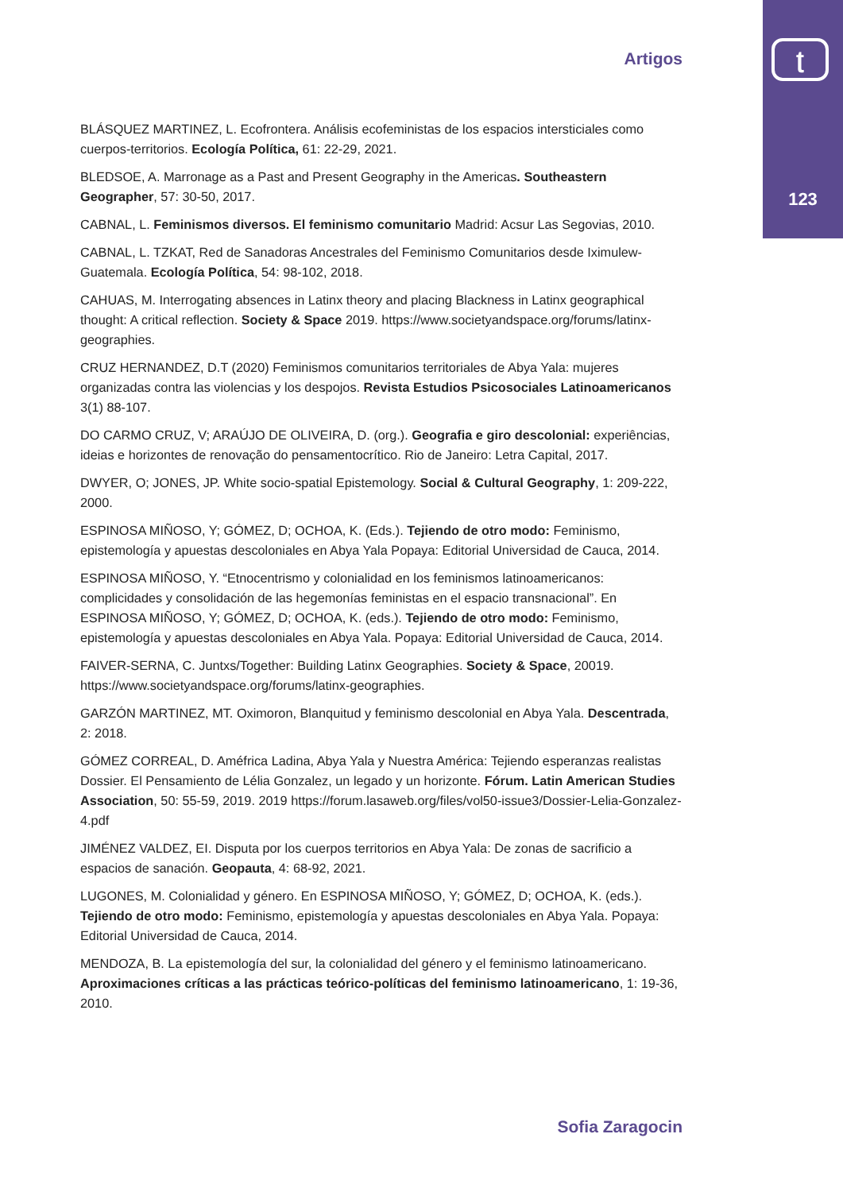ʈ
123
Artigos
BLÁSQUEZ MARTINEZ, L. Ecofrontera. Análisis ecofeministas de los espacios intersticiales como cuerpos-territorios. Ecología Política, 61: 22-29, 2021.
BLEDSOE, A. Marronage as a Past and Present Geography in the Americas. Southeastern Geographer, 57: 30-50, 2017.
CABNAL, L. Feminismos diversos. El feminismo comunitario Madrid: Acsur Las Segovias, 2010.
CABNAL, L. TZKAT, Red de Sanadoras Ancestrales del Feminismo Comunitarios desde Iximulew-Guatemala. Ecología Política, 54: 98-102, 2018.
CAHUAS, M. Interrogating absences in Latinx theory and placing Blackness in Latinx geographical thought: A critical reflection. Society & Space 2019. https://www.societyandspace.org/forums/latinx-geographies.
CRUZ HERNANDEZ, D.T (2020) Feminismos comunitarios territoriales de Abya Yala: mujeres organizadas contra las violencias y los despojos. Revista Estudios Psicosociales Latinoamericanos 3(1) 88-107.
DO CARMO CRUZ, V; ARAÚJO DE OLIVEIRA, D. (org.). Geografia e giro descolonial: experiências, ideias e horizontes de renovação do pensamentocrítico. Rio de Janeiro: Letra Capital, 2017.
DWYER, O; JONES, JP. White socio-spatial Epistemology. Social & Cultural Geography, 1: 209-222, 2000.
ESPINOSA MIÑOSO, Y; GÓMEZ, D; OCHOA, K. (Eds.). Tejiendo de otro modo: Feminismo, epistemología y apuestas descoloniales en Abya Yala Popaya: Editorial Universidad de Cauca, 2014.
ESPINOSA MIÑOSO, Y. “Etnocentrismo y colonialidad en los feminismos latinoamericanos: complicidades y consolidación de las hegemonías feministas en el espacio transnacional”. En ESPINOSA MIÑOSO, Y; GÓMEZ, D; OCHOA, K. (eds.). Tejiendo de otro modo: Feminismo, epistemología y apuestas descoloniales en Abya Yala. Popaya: Editorial Universidad de Cauca, 2014.
FAIVER-SERNA, C. Juntxs/Together: Building Latinx Geographies. Society & Space, 20019. https://www.societyandspace.org/forums/latinx-geographies.
GARZÓN MARTINEZ, MT. Oximoron, Blanquitud y feminismo descolonial en Abya Yala. Descentrada, 2: 2018.
GÓMEZ CORREAL, D. Améfrica Ladina, Abya Yala y Nuestra América: Tejiendo esperanzas realistas Dossier. El Pensamiento de Lélia Gonzalez, un legado y un horizonte. Fórum. Latin American Studies Association, 50: 55-59, 2019. 2019 https://forum.lasaweb.org/files/vol50-issue3/Dossier-Lelia-Gonzalez-4.pdf
JIMÉNEZ VALDEZ, EI. Disputa por los cuerpos territorios en Abya Yala: De zonas de sacrificio a espacios de sanación. Geopauta, 4: 68-92, 2021.
LUGONES, M. Colonialidad y género. En ESPINOSA MIÑOSO, Y; GÓMEZ, D; OCHOA, K. (eds.). Tejiendo de otro modo: Feminismo, epistemología y apuestas descoloniales en Abya Yala. Popaya: Editorial Universidad de Cauca, 2014.
MENDOZA, B. La epistemología del sur, la colonialidad del género y el feminismo latinoamericano. Aproximaciones críticas a las prácticas teórico-políticas del feminismo latinoamericano, 1: 19-36, 2010.
Sofia Zaragocin